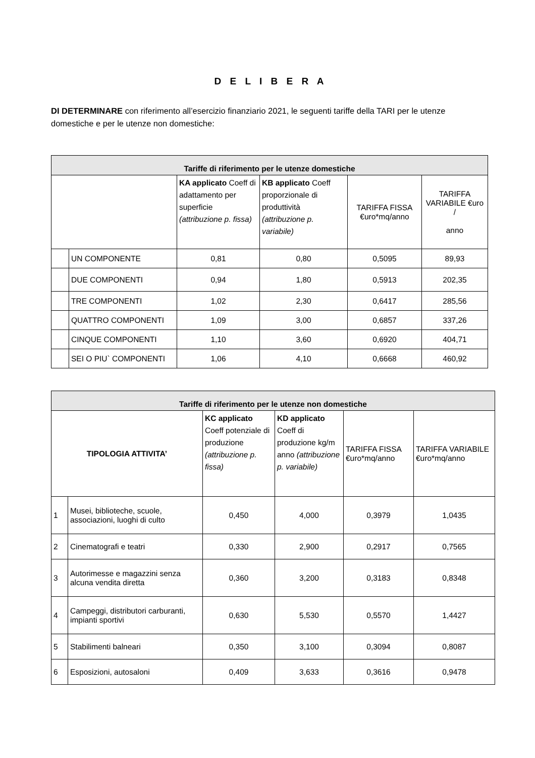D E L I B E R A
DI DETERMINARE con riferimento all’esercizio finanziario 2021, le seguenti tariffe della TARI per le utenze domestiche e per le utenze non domestiche:
| Tariffe di riferimento per le utenze domestiche | | | | | |
| --- | --- | --- | --- | --- | --- |
| | | KA applicato Coeff di adattamento per superficie (attribuzione p. fissa) | KB applicato Coeff proporzionale di produttività (attribuzione p. variabile) | TARIFFA FISSA €uro*mq/anno | TARIFFA VARIABILE €uro / anno |
| | UN COMPONENTE | 0,81 | 0,80 | 0,5095 | 89,93 |
| | DUE COMPONENTI | 0,94 | 1,80 | 0,5913 | 202,35 |
| | TRE COMPONENTI | 1,02 | 2,30 | 0,6417 | 285,56 |
| | QUATTRO COMPONENTI | 1,09 | 3,00 | 0,6857 | 337,26 |
| | CINQUE COMPONENTI | 1,10 | 3,60 | 0,6920 | 404,71 |
| | SEI O PIU` COMPONENTI | 1,06 | 4,10 | 0,6668 | 460,92 |
| Tariffe di riferimento per le utenze non domestiche | | | | | |
| --- | --- | --- | --- | --- | --- |
| TIPOLOGIA ATTIVITA’ | | KC applicato Coeff potenziale di produzione (attribuzione p. fissa) | KD applicato Coeff di produzione kg/m anno (attribuzione p. variabile) | TARIFFA FISSA €uro*mq/anno | TARIFFA VARIABILE €uro*mq/anno |
| 1 | Musei, biblioteche, scuole, associazioni, luoghi di culto | 0,450 | 4,000 | 0,3979 | 1,0435 |
| 2 | Cinematografi e teatri | 0,330 | 2,900 | 0,2917 | 0,7565 |
| 3 | Autorimesse e magazzini senza alcuna vendita diretta | 0,360 | 3,200 | 0,3183 | 0,8348 |
| 4 | Campeggi, distributori carburanti, impianti sportivi | 0,630 | 5,530 | 0,5570 | 1,4427 |
| 5 | Stabilimenti balneari | 0,350 | 3,100 | 0,3094 | 0,8087 |
| 6 | Esposizioni, autosaloni | 0,409 | 3,633 | 0,3616 | 0,9478 |